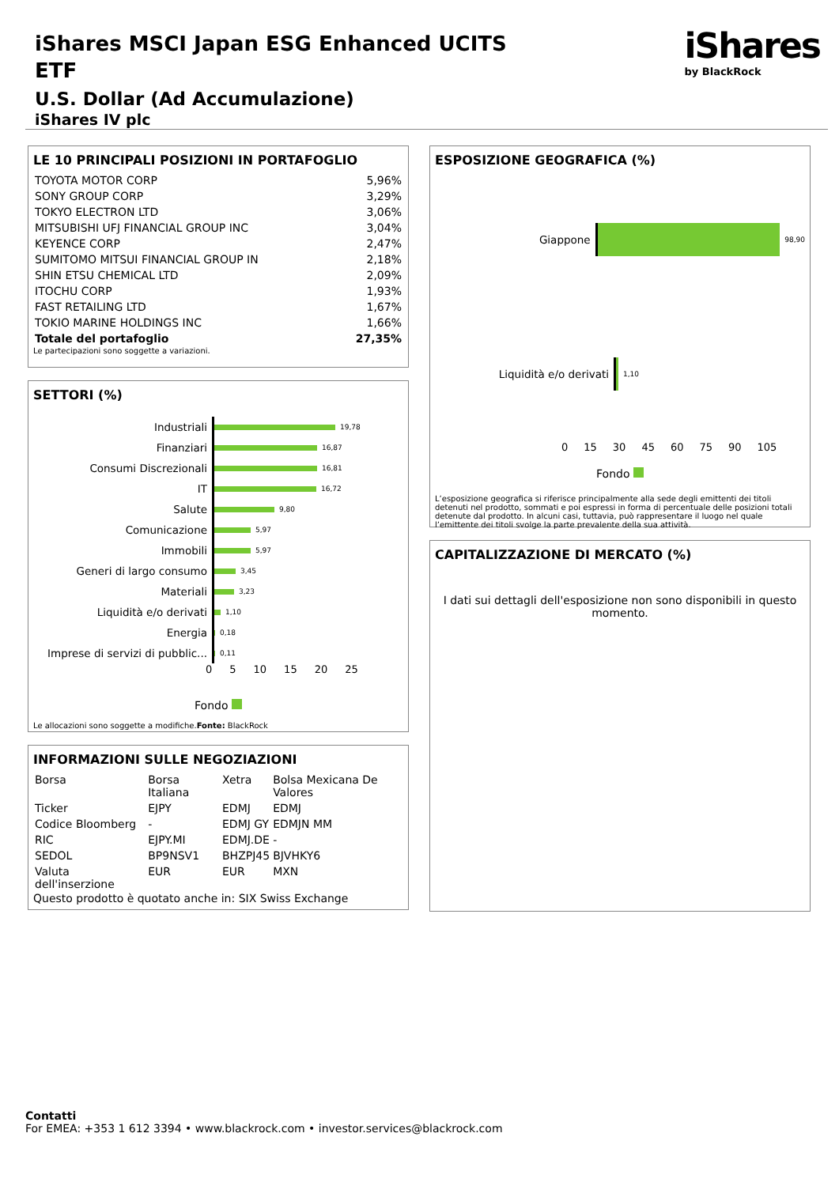iShares MSCI Japan ESG Enhanced UCITS ETF
U.S. Dollar (Ad Accumulazione)
iShares IV plc
iShares
by BlackRock
LE 10 PRINCIPALI POSIZIONI IN PORTAFOGLIO
| TOYOTA MOTOR CORP | 5,96% |
| SONY GROUP CORP | 3,29% |
| TOKYO ELECTRON LTD | 3,06% |
| MITSUBISHI UFJ FINANCIAL GROUP INC | 3,04% |
| KEYENCE CORP | 2,47% |
| SUMITOMO MITSUI FINANCIAL GROUP IN | 2,18% |
| SHIN ETSU CHEMICAL LTD | 2,09% |
| ITOCHU CORP | 1,93% |
| FAST RETAILING LTD | 1,67% |
| TOKIO MARINE HOLDINGS INC | 1,66% |
| Totale del portafoglio | 27,35% |
Le partecipazioni sono soggette a variazioni.
SETTORI (%)
Industriali
19,78
Finanziari
16,87
Consumi Discrezionali
16,81
IT
16,72
Salute
9,80
Comunicazione
5,97
Immobili
5,97
Generi di largo consumo
3,45
Materiali
3,23
Liquidità e/o derivati
1,10
Energia
0,18
Imprese di servizi di pubblic...
0,11
0 5 10 15 20 25
Fondo
Le allocazioni sono soggette a modifiche.Fonte: BlackRock
INFORMAZIONI SULLE NEGOZIAZIONI
| Borsa | Borsa Italiana | Xetra | Bolsa Mexicana De Valores |
| Ticker | EJPY | EDMJ | EDMJ |
| Codice Bloomberg | - | EDMJ GY | EDMJN MM |
| RIC | EJPY.MI | EDMJ.DE | - |
| SEDOL | BP9NSV1 | BHZPJ45 | BJVHKY6 |
| Valuta dell'inserzione | EUR | EUR | MXN |
Questo prodotto è quotato anche in: SIX Swiss Exchange
ESPOSIZIONE GEOGRAFICA (%)
Giappone
98,90
Liquidità e/o derivati
1,10
0 15 30 45 60 75 90 105
Fondo
L’esposizione geografica si riferisce principalmente alla sede degli emittenti dei titoli detenuti nel prodotto, sommati e poi espressi in forma di percentuale delle posizioni totali detenute dal prodotto. In alcuni casi, tuttavia, può rappresentare il luogo nel quale l’emittente dei titoli svolge la parte prevalente della sua attività.
CAPITALIZZAZIONE DI MERCATO (%)
I dati sui dettagli dell'esposizione non sono disponibili in questo momento.
Contatti
For EMEA: +353 1 612 3394 • www.blackrock.com • investor.services@blackrock.com